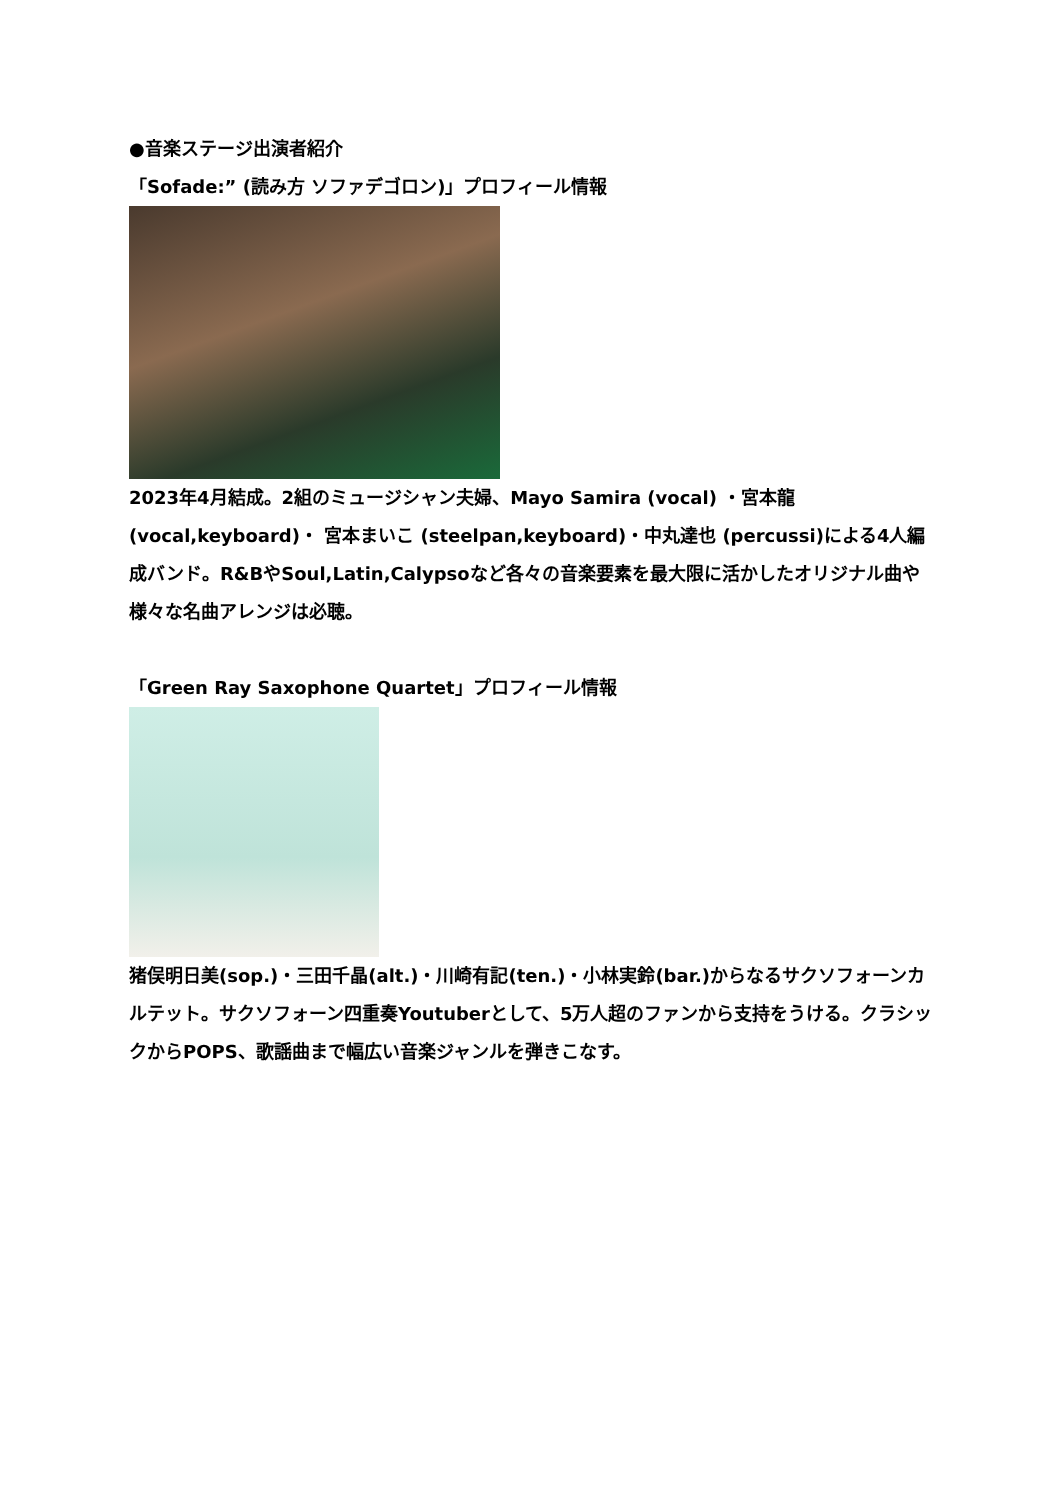●音楽ステージ出演者紹介
「Sofade:” (読み方 ソファデゴロン)」プロフィール情報
2023年4月結成。2組のミュージシャン夫婦、Mayo Samira (vocal) ・宮本龍 (vocal,keyboard)・ 宮本まいこ (steelpan,keyboard)・中丸達也 (percussi)による4人編成バンド。R&BやSoul,Latin,Calypsoなど各々の音楽要素を最大限に活かしたオリジナル曲や様々な名曲アレンジは必聴。
「Green Ray Saxophone Quartet」プロフィール情報
猪俣明日美(sop.)・三田千晶(alt.)・川崎有記(ten.)・小林実鈴(bar.)からなるサクソフォーンカルテット。サクソフォーン四重奏Youtuberとして、5万人超のファンから支持をうける。クラシックからPOPS、歌謡曲まで幅広い音楽ジャンルを弾きこなす。